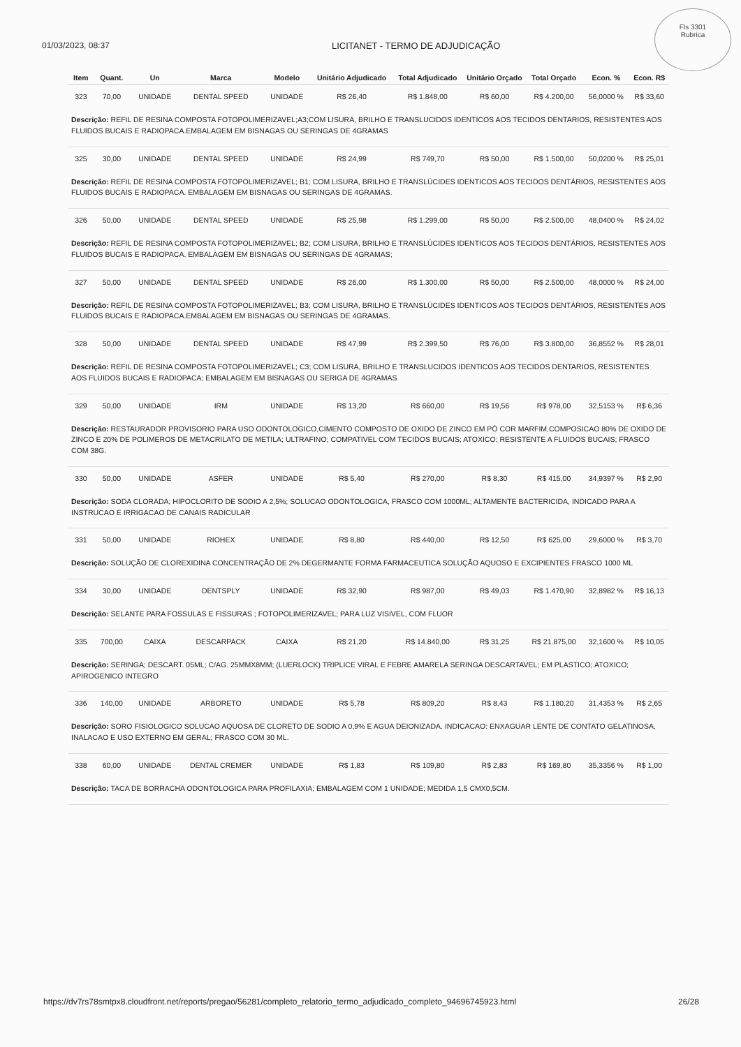Fls 3301
Rubrica
01/03/2023, 08:37 LICITANET - TERMO DE ADJUDICAÇÃO
| Item | Quant. | Un | Marca | Modelo | Unitário Adjudicado | Total Adjudicado | Unitário Orçado | Total Orçado | Econ. % | Econ. R$ |
| --- | --- | --- | --- | --- | --- | --- | --- | --- | --- | --- |
| 323 | 70,00 | UNIDADE | DENTAL SPEED | UNIDADE | R$ 26,40 | R$ 1.848,00 | R$ 60,00 | R$ 4.200,00 | 56,0000 % | R$ 33,60 |
| Descrição: REFIL DE RESINA COMPOSTA FOTOPOLIMERIZAVEL;A3;COM LISURA, BRILHO E TRANSLUCIDOS IDENTICOS AOS TECIDOS DENTARIOS, RESISTENTES AOS FLUIDOS BUCAIS E RADIOPACA.EMBALAGEM EM BISNAGAS OU SERINGAS DE 4GRAMAS | | | | | | | | | | |
| 325 | 30,00 | UNIDADE | DENTAL SPEED | UNIDADE | R$ 24,99 | R$ 749,70 | R$ 50,00 | R$ 1.500,00 | 50,0200 % | R$ 25,01 |
| Descrição: REFIL DE RESINA COMPOSTA FOTOPOLIMERIZAVEL; B1; COM LISURA, BRILHO E TRANSLÚCIDES IDENTICOS AOS TECIDOS DENTÁRIOS, RESISTENTES AOS FLUIDOS BUCAIS E RADIOPACA. EMBALAGEM EM BISNAGAS OU SERINGAS DE 4GRAMAS. | | | | | | | | | | |
| 326 | 50,00 | UNIDADE | DENTAL SPEED | UNIDADE | R$ 25,98 | R$ 1.299,00 | R$ 50,00 | R$ 2.500,00 | 48,0400 % | R$ 24,02 |
| Descrição: REFIL DE RESINA COMPOSTA FOTOPOLIMERIZAVEL; B2; COM LISURA, BRILHO E TRANSLÚCIDES IDENTICOS AOS TECIDOS DENTÁRIOS, RESISTENTES AOS FLUIDOS BUCAIS E RADIOPACA. EMBALAGEM EM BISNAGAS OU SERINGAS DE 4GRAMAS; | | | | | | | | | | |
| 327 | 50,00 | UNIDADE | DENTAL SPEED | UNIDADE | R$ 26,00 | R$ 1.300,00 | R$ 50,00 | R$ 2.500,00 | 48,0000 % | R$ 24,00 |
| Descrição: REFIL DE RESINA COMPOSTA FOTOPOLIMERIZAVEL; B3; COM LISURA, BRILHO E TRANSLÚCIDES IDENTICOS AOS TECIDOS DENTÁRIOS, RESISTENTES AOS FLUIDOS BUCAIS E RADIOPACA.EMBALAGEM EM BISNAGAS OU SERINGAS DE 4GRAMAS. | | | | | | | | | | |
| 328 | 50,00 | UNIDADE | DENTAL SPEED | UNIDADE | R$ 47,99 | R$ 2.399,50 | R$ 76,00 | R$ 3.800,00 | 36,8552 % | R$ 28,01 |
| Descrição: REFIL DE RESINA COMPOSTA FOTOPOLIMERIZAVEL; C3; COM LISURA, BRILHO E TRANSLUCIDOS IDENTICOS AOS TECIDOS DENTARIOS, RESISTENTES AOS FLUIDOS BUCAIS E RADIOPACA; EMBALAGEM EM BISNAGAS OU SERIGA DE 4GRAMAS | | | | | | | | | | |
| 329 | 50,00 | UNIDADE | IRM | UNIDADE | R$ 13,20 | R$ 660,00 | R$ 19,56 | R$ 978,00 | 32,5153 % | R$ 6,36 |
| Descrição: RESTAURADOR PROVISORIO PARA USO ODONTOLOGICO,CIMENTO COMPOSTO DE OXIDO DE ZINCO EM PÓ COR MARFIM,COMPOSICAO 80% DE OXIDO DE ZINCO E 20% DE POLIMEROS DE METACRILATO DE METILA; ULTRAFINO; COMPATIVEL COM TECIDOS BUCAIS; ATOXICO; RESISTENTE A FLUIDOS BUCAIS; FRASCO COM 38G. | | | | | | | | | | |
| 330 | 50,00 | UNIDADE | ASFER | UNIDADE | R$ 5,40 | R$ 270,00 | R$ 8,30 | R$ 415,00 | 34,9397 % | R$ 2,90 |
| Descrição: SODA CLORADA; HIPOCLORITO DE SODIO A 2,5%; SOLUCAO ODONTOLOGICA, FRASCO COM 1000ML; ALTAMENTE BACTERICIDA, INDICADO PARA A INSTRUCAO E IRRIGACAO DE CANAIS RADICULAR | | | | | | | | | | |
| 331 | 50,00 | UNIDADE | RIOHEX | UNIDADE | R$ 8,80 | R$ 440,00 | R$ 12,50 | R$ 625,00 | 29,6000 % | R$ 3,70 |
| Descrição: SOLUÇÃO DE CLOREXIDINA CONCENTRAÇÃO DE 2% DEGERMANTE FORMA FARMACEUTICA SOLUÇÃO AQUOSO E EXCIPIENTES FRASCO 1000 ML | | | | | | | | | | |
| 334 | 30,00 | UNIDADE | DENTSPLY | UNIDADE | R$ 32,90 | R$ 987,00 | R$ 49,03 | R$ 1.470,90 | 32,8982 % | R$ 16,13 |
| Descrição: SELANTE PARA FOSSULAS E FISSURAS ; FOTOPOLIMERIZAVEL; PARA LUZ VISIVEL, COM FLUOR | | | | | | | | | | |
| 335 | 700,00 | CAIXA | DESCARPACK | CAIXA | R$ 21,20 | R$ 14.840,00 | R$ 31,25 | R$ 21.875,00 | 32,1600 % | R$ 10,05 |
| Descrição: SERINGA; DESCART. 05ML; C/AG. 25MMX8MM; (LUERLOCK) TRIPLICE VIRAL E FEBRE AMARELA SERINGA DESCARTAVEL; EM PLASTICO; ATOXICO; APIROGENICO INTEGRO | | | | | | | | | | |
| 336 | 140,00 | UNIDADE | ARBORETO | UNIDADE | R$ 5,78 | R$ 809,20 | R$ 8,43 | R$ 1.180,20 | 31,4353 % | R$ 2,65 |
| Descrição: SORO FISIOLOGICO SOLUCAO AQUOSA DE CLORETO DE SODIO A 0,9% E AGUA DEIONIZADA. INDICACAO: ENXAGUAR LENTE DE CONTATO GELATINOSA, INALACAO E USO EXTERNO EM GERAL; FRASCO COM 30 ML. | | | | | | | | | | |
| 338 | 60,00 | UNIDADE | DENTAL CREMER | UNIDADE | R$ 1,83 | R$ 109,80 | R$ 2,83 | R$ 169,80 | 35,3356 % | R$ 1,00 |
| Descrição: TACA DE BORRACHA ODONTOLOGICA PARA PROFILAXIA; EMBALAGEM COM 1 UNIDADE; MEDIDA 1,5 CMX0,5CM. | | | | | | | | | | |
https://dv7rs78smtpx8.cloudfront.net/reports/pregao/56281/completo_relatorio_termo_adjudicado_completo_94696745923.html 26/28